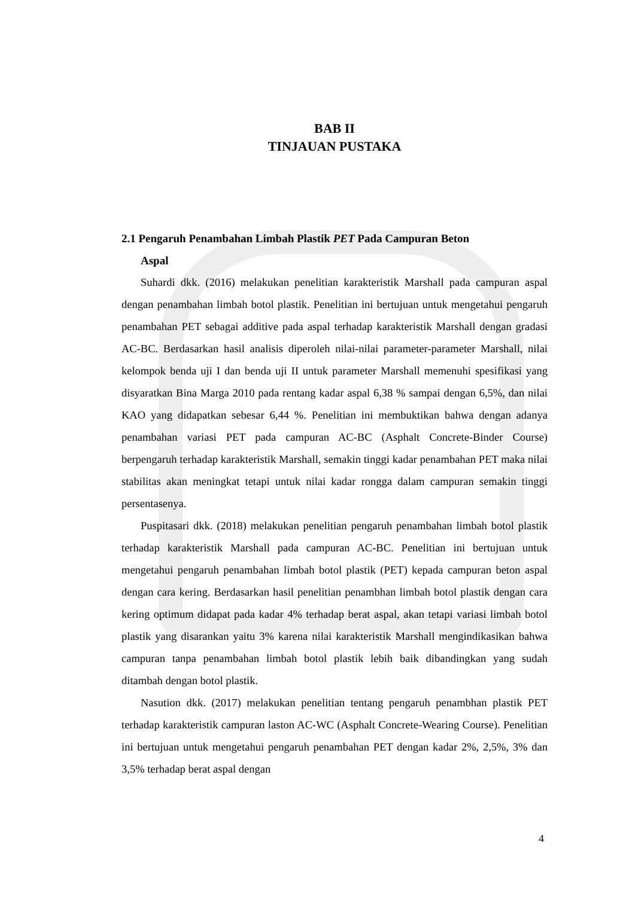BAB II
TINJAUAN PUSTAKA
2.1 Pengaruh Penambahan Limbah Plastik PET Pada Campuran Beton
Aspal
Suhardi dkk. (2016) melakukan penelitian karakteristik Marshall pada campuran aspal dengan penambahan limbah botol plastik. Penelitian ini bertujuan untuk mengetahui pengaruh penambahan PET sebagai additive pada aspal terhadap karakteristik Marshall dengan gradasi AC-BC. Berdasarkan hasil analisis diperoleh nilai-nilai parameter-parameter Marshall, nilai kelompok benda uji I dan benda uji II untuk parameter Marshall memenuhi spesifikasi yang disyaratkan Bina Marga 2010 pada rentang kadar aspal 6,38 % sampai dengan 6,5%, dan nilai KAO yang didapatkan sebesar 6,44 %. Penelitian ini membuktikan bahwa dengan adanya penambahan variasi PET pada campuran AC-BC (Asphalt Concrete-Binder Course) berpengaruh terhadap karakteristik Marshall, semakin tinggi kadar penambahan PET maka nilai stabilitas akan meningkat tetapi untuk nilai kadar rongga dalam campuran semakin tinggi persentasenya.
Puspitasari dkk. (2018) melakukan penelitian pengaruh penambahan limbah botol plastik terhadap karakteristik Marshall pada campuran AC-BC. Penelitian ini bertujuan untuk mengetahui pengaruh penambahan limbah botol plastik (PET) kepada campuran beton aspal dengan cara kering. Berdasarkan hasil penelitian penambhan limbah botol plastik dengan cara kering optimum didapat pada kadar 4% terhadap berat aspal, akan tetapi variasi limbah botol plastik yang disarankan yaitu 3% karena nilai karakteristik Marshall mengindikasikan bahwa campuran tanpa penambahan limbah botol plastik lebih baik dibandingkan yang sudah ditambah dengan botol plastik.
Nasution dkk. (2017) melakukan penelitian tentang pengaruh penambhan plastik PET terhadap karakteristik campuran laston AC-WC (Asphalt Concrete-Wearing Course). Penelitian ini bertujuan untuk mengetahui pengaruh penambahan PET dengan kadar 2%, 2,5%, 3% dan 3,5% terhadap berat aspal dengan
4